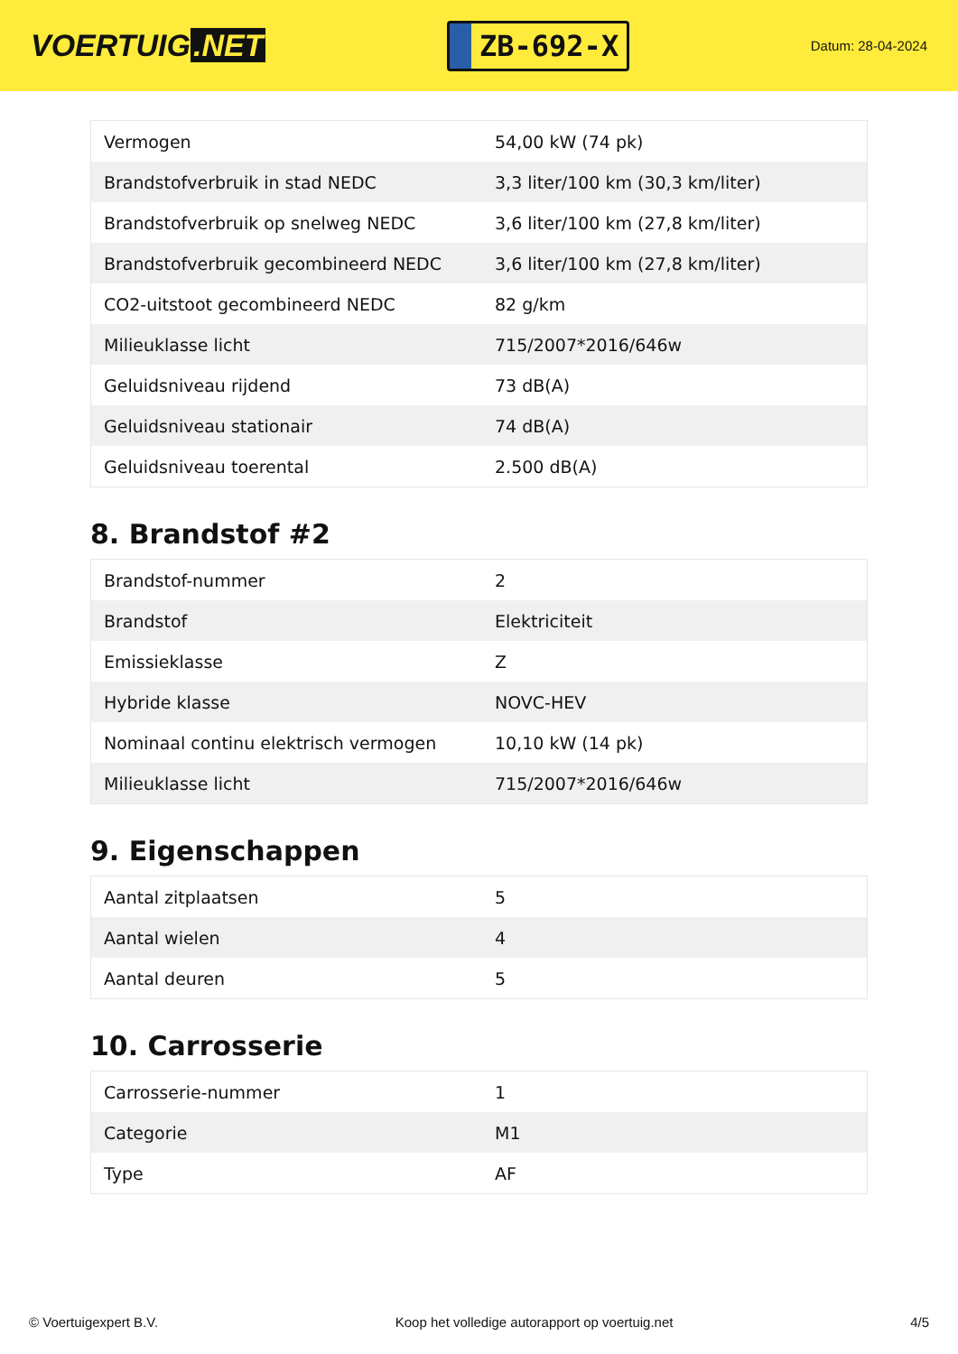VOERTUIG.NET
ZB-692-X
Datum: 28-04-2024
| Vermogen | 54,00 kW (74 pk) |
| Brandstofverbruik in stad NEDC | 3,3 liter/100 km (30,3 km/liter) |
| Brandstofverbruik op snelweg NEDC | 3,6 liter/100 km (27,8 km/liter) |
| Brandstofverbruik gecombineerd NEDC | 3,6 liter/100 km (27,8 km/liter) |
| CO2-uitstoot gecombineerd NEDC | 82 g/km |
| Milieuklasse licht | 715/2007*2016/646w |
| Geluidsniveau rijdend | 73 dB(A) |
| Geluidsniveau stationair | 74 dB(A) |
| Geluidsniveau toerental | 2.500 dB(A) |
8. Brandstof #2
| Brandstof-nummer | 2 |
| Brandstof | Elektriciteit |
| Emissieklasse | Z |
| Hybride klasse | NOVC-HEV |
| Nominaal continu elektrisch vermogen | 10,10 kW (14 pk) |
| Milieuklasse licht | 715/2007*2016/646w |
9. Eigenschappen
| Aantal zitplaatsen | 5 |
| Aantal wielen | 4 |
| Aantal deuren | 5 |
10. Carrosserie
| Carrosserie-nummer | 1 |
| Categorie | M1 |
| Type | AF |
© Voertuigexpert B.V. Koop het volledige autorapport op voertuig.net 4/5